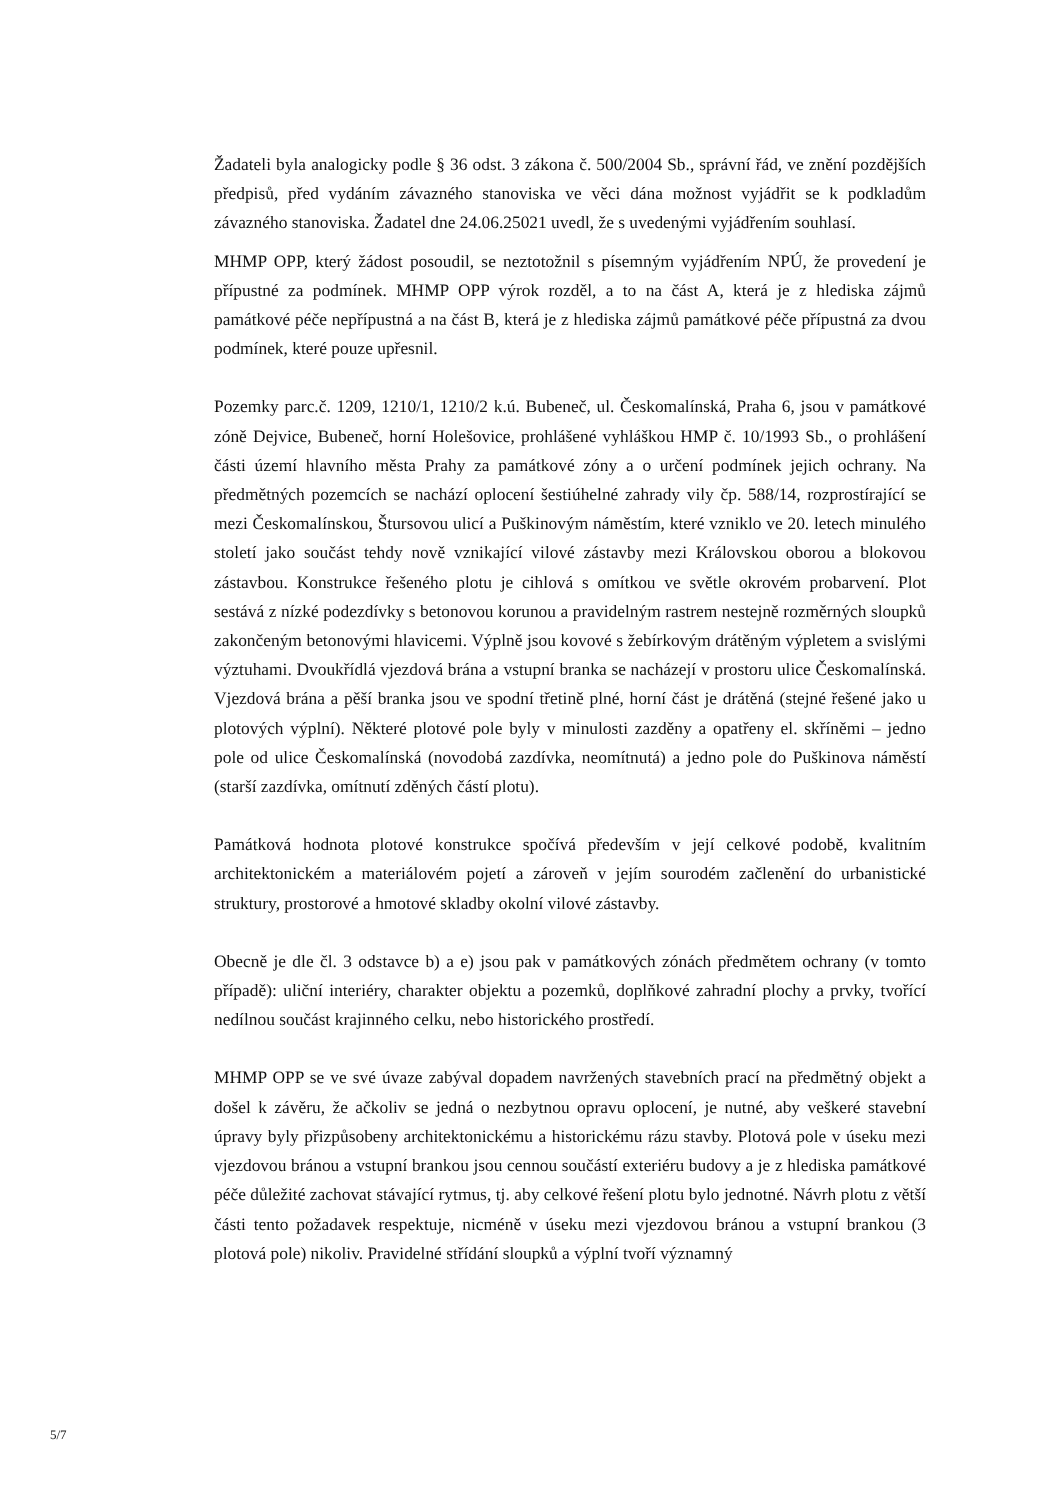Žadateli byla analogicky podle § 36 odst. 3 zákona č. 500/2004 Sb., správní řád, ve znění pozdějších předpisů, před vydáním závazného stanoviska ve věci dána možnost vyjádřit se k podkladům závazného stanoviska. Žadatel dne 24.06.25021 uvedl, že s uvedenými vyjádřením souhlasí.
MHMP OPP, který žádost posoudil, se neztotožnil s písemným vyjádřením NPÚ, že provedení je přípustné za podmínek. MHMP OPP výrok rozděl, a to na část A, která je z hlediska zájmů památkové péče nepřípustná a na část B, která je z hlediska zájmů památkové péče přípustná za dvou podmínek, které pouze upřesnil.
Pozemky parc.č. 1209, 1210/1, 1210/2 k.ú. Bubeneč, ul. Českomalínská, Praha 6, jsou v památkové zóně Dejvice, Bubeneč, horní Holešovice, prohlášené vyhláškou HMP č. 10/1993 Sb., o prohlášení části území hlavního města Prahy za památkové zóny a o určení podmínek jejich ochrany. Na předmětných pozemcích se nachází oplocení šestiúhelné zahrady vily čp. 588/14, rozprostírající se mezi Českomalínskou, Štursovou ulicí a Puškinovým náměstím, které vzniklo ve 20. letech minulého století jako součást tehdy nově vznikající vilové zástavby mezi Královskou oborou a blokovou zástavbou. Konstrukce řešeného plotu je cihlová s omítkou ve světle okrovém probarvení. Plot sestává z nízké podezdívky s betonovou korunou a pravidelným rastrem nestejně rozměrných sloupků zakončeným betonovými hlavicemi. Výplně jsou kovové s žebírkovým drátěným výpletem a svislými výztuhami. Dvoukřídlá vjezdová brána a vstupní branka se nacházejí v prostoru ulice Českomalínská. Vjezdová brána a pěší branka jsou ve spodní třetině plné, horní část je drátěná (stejné řešené jako u plotových výplní). Některé plotové pole byly v minulosti zazděny a opatřeny el. skříněmi – jedno pole od ulice Českomalínská (novodobá zazdívka, neomítnutá) a jedno pole do Puškinova náměstí (starší zazdívka, omítnutí zděných částí plotu).
Památková hodnota plotové konstrukce spočívá především v její celkové podobě, kvalitním architektonickém a materiálovém pojetí a zároveň v jejím sourodém začlenění do urbanistické struktury, prostorové a hmotové skladby okolní vilové zástavby.
Obecně je dle čl. 3 odstavce b) a e) jsou pak v památkových zónách předmětem ochrany (v tomto případě): uliční interiéry, charakter objektu a pozemků, doplňkové zahradní plochy a prvky, tvořící nedílnou součást krajinného celku, nebo historického prostředí.
MHMP OPP se ve své úvaze zabýval dopadem navržených stavebních prací na předmětný objekt a došel k závěru, že ačkoliv se jedná o nezbytnou opravu oplocení, je nutné, aby veškeré stavební úpravy byly přizpůsobeny architektonickému a historickému rázu stavby. Plotová pole v úseku mezi vjezdovou bránou a vstupní brankou jsou cennou součástí exteriéru budovy a je z hlediska památkové péče důležité zachovat stávající rytmus, tj. aby celkové řešení plotu bylo jednotné. Návrh plotu z větší části tento požadavek respektuje, nicméně v úseku mezi vjezdovou bránou a vstupní brankou (3 plotová pole) nikoliv. Pravidelné střídání sloupků a výplní tvoří významný
5/7